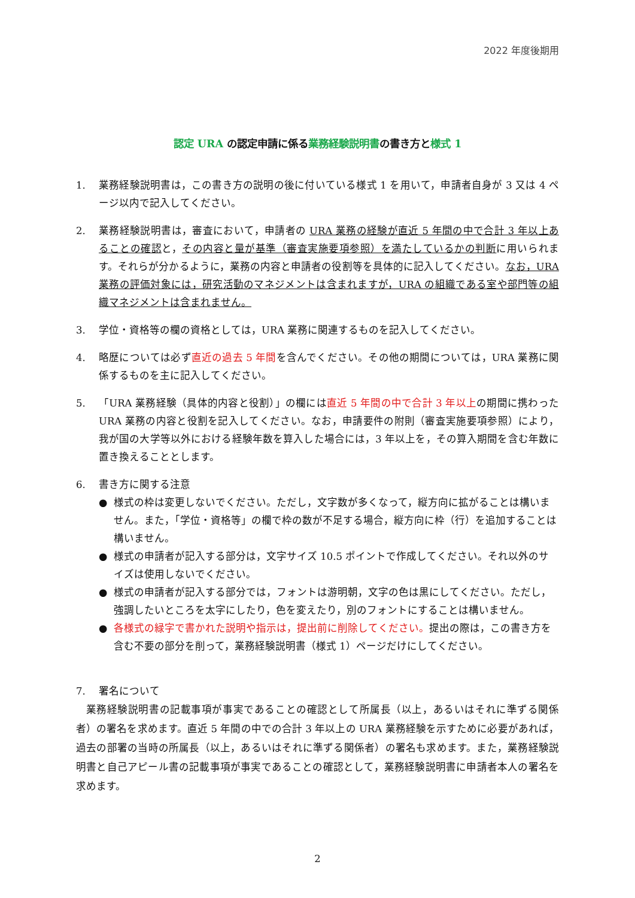2022 年度後期用
認定 URA の認定申請に係る業務経験説明書の書き方と様式 1
1. 業務経験説明書は，この書き方の説明の後に付いている様式 1 を用いて，申請者自身が 3 又は 4 ページ以内で記入してください。
2. 業務経験説明書は，審査において，申請者の URA 業務の経験が直近 5 年間の中で合計 3 年以上あることの確認と，その内容と量が基準（審査実施要項参照）を満たしているかの判断に用いられます。それらが分かるように，業務の内容と申請者の役割等を具体的に記入してください。なお，URA 業務の評価対象には，研究活動のマネジメントは含まれますが，URA の組織である室や部門等の組織マネジメントは含まれません。
3. 学位・資格等の欄の資格としては，URA 業務に関連するものを記入してください。
4. 略歴については必ず直近の過去 5 年間を含んでください。その他の期間については，URA 業務に関係するものを主に記入してください。
5. 「URA 業務経験（具体的内容と役割）」の欄には直近 5 年間の中で合計 3 年以上の期間に携わった URA 業務の内容と役割を記入してください。なお，申請要件の附則（審査実施要項参照）により，我が国の大学等以外における経験年数を算入した場合には，3 年以上を，その算入期間を含む年数に置き換えることとします。
6. 書き方に関する注意
● 様式の枠は変更しないでください。ただし，文字数が多くなって，縦方向に拡がることは構いません。また，「学位・資格等」の欄で枠の数が不足する場合，縦方向に枠（行）を追加することは構いません。
● 様式の申請者が記入する部分は，文字サイズ 10.5 ポイントで作成してください。それ以外のサイズは使用しないでください。
● 様式の申請者が記入する部分では，フォントは游明朝，文字の色は黒にしてください。ただし，強調したいところを太字にしたり，色を変えたり，別のフォントにすることは構いません。
● 各様式の緑字で書かれた説明や指示は，提出前に削除してください。提出の際は，この書き方を含む不要の部分を削って，業務経験説明書（様式 1）ページだけにしてください。
7. 署名について
業務経験説明書の記載事項が事実であることの確認として所属長（以上，あるいはそれに準ずる関係者）の署名を求めます。直近 5 年間の中での合計 3 年以上の URA 業務経験を示すために必要があれば，過去の部署の当時の所属長（以上，あるいはそれに準ずる関係者）の署名も求めます。また，業務経験説明書と自己アピール書の記載事項が事実であることの確認として，業務経験説明書に申請者本人の署名を求めます。
2